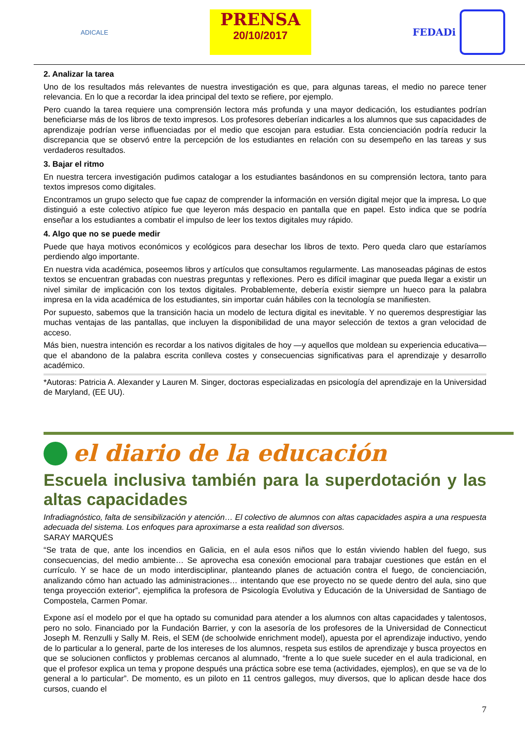ADICALE
PRENSA
20/10/2017
FEDADi
2. Analizar la tarea
Uno de los resultados más relevantes de nuestra investigación es que, para algunas tareas, el medio no parece tener relevancia. En lo que a recordar la idea principal del texto se refiere, por ejemplo.
Pero cuando la tarea requiere una comprensión lectora más profunda y una mayor dedicación, los estudiantes podrían beneficiarse más de los libros de texto impresos. Los profesores deberían indicarles a los alumnos que sus capacidades de aprendizaje podrían verse influenciadas por el medio que escojan para estudiar. Esta concienciación podría reducir la discrepancia que se observó entre la percepción de los estudiantes en relación con su desempeño en las tareas y sus verdaderos resultados.
3. Bajar el ritmo
En nuestra tercera investigación pudimos catalogar a los estudiantes basándonos en su comprensión lectora, tanto para textos impresos como digitales.
Encontramos un grupo selecto que fue capaz de comprender la información en versión digital mejor que la impresa. Lo que distinguió a este colectivo atípico fue que leyeron más despacio en pantalla que en papel. Esto indica que se podría enseñar a los estudiantes a combatir el impulso de leer los textos digitales muy rápido.
4. Algo que no se puede medir
Puede que haya motivos económicos y ecológicos para desechar los libros de texto. Pero queda claro que estaríamos perdiendo algo importante.
En nuestra vida académica, poseemos libros y artículos que consultamos regularmente. Las manoseadas páginas de estos textos se encuentran grabadas con nuestras preguntas y reflexiones. Pero es difícil imaginar que pueda llegar a existir un nivel similar de implicación con los textos digitales. Probablemente, debería existir siempre un hueco para la palabra impresa en la vida académica de los estudiantes, sin importar cuán hábiles con la tecnología se manifiesten.
Por supuesto, sabemos que la transición hacia un modelo de lectura digital es inevitable. Y no queremos desprestigiar las muchas ventajas de las pantallas, que incluyen la disponibilidad de una mayor selección de textos a gran velocidad de acceso.
Más bien, nuestra intención es recordar a los nativos digitales de hoy —y aquellos que moldean su experiencia educativa— que el abandono de la palabra escrita conlleva costes y consecuencias significativas para el aprendizaje y desarrollo académico.
*Autoras: Patricia A. Alexander y Lauren M. Singer, doctoras especializadas en psicología del aprendizaje en la Universidad de Maryland, (EE UU).
el diario de la educación
Escuela inclusiva también para la superdotación y las altas capacidades
Infradiagnóstico, falta de sensibilización y atención… El colectivo de alumnos con altas capacidades aspira a una respuesta adecuada del sistema. Los enfoques para aproximarse a esta realidad son diversos.
SARAY MARQUÉS
“Se trata de que, ante los incendios en Galicia, en el aula esos niños que lo están viviendo hablen del fuego, sus consecuencias, del medio ambiente… Se aprovecha esa conexión emocional para trabajar cuestiones que están en el currículo. Y se hace de un modo interdisciplinar, planteando planes de actuación contra el fuego, de concienciación, analizando cómo han actuado las administraciones… intentando que ese proyecto no se quede dentro del aula, sino que tenga proyección exterior”, ejemplifica la profesora de Psicología Evolutiva y Educación de la Universidad de Santiago de Compostela, Carmen Pomar.
Expone así el modelo por el que ha optado su comunidad para atender a los alumnos con altas capacidades y talentosos, pero no solo. Financiado por la Fundación Barrier, y con la asesoría de los profesores de la Universidad de Connecticut Joseph M. Renzulli y Sally M. Reis, el SEM (de schoolwide enrichment model), apuesta por el aprendizaje inductivo, yendo de lo particular a lo general, parte de los intereses de los alumnos, respeta sus estilos de aprendizaje y busca proyectos en que se solucionen conflictos y problemas cercanos al alumnado, “frente a lo que suele suceder en el aula tradicional, en que el profesor explica un tema y propone después una práctica sobre ese tema (actividades, ejemplos), en que se va de lo general a lo particular”. De momento, es un piloto en 11 centros gallegos, muy diversos, que lo aplican desde hace dos cursos, cuando el
7